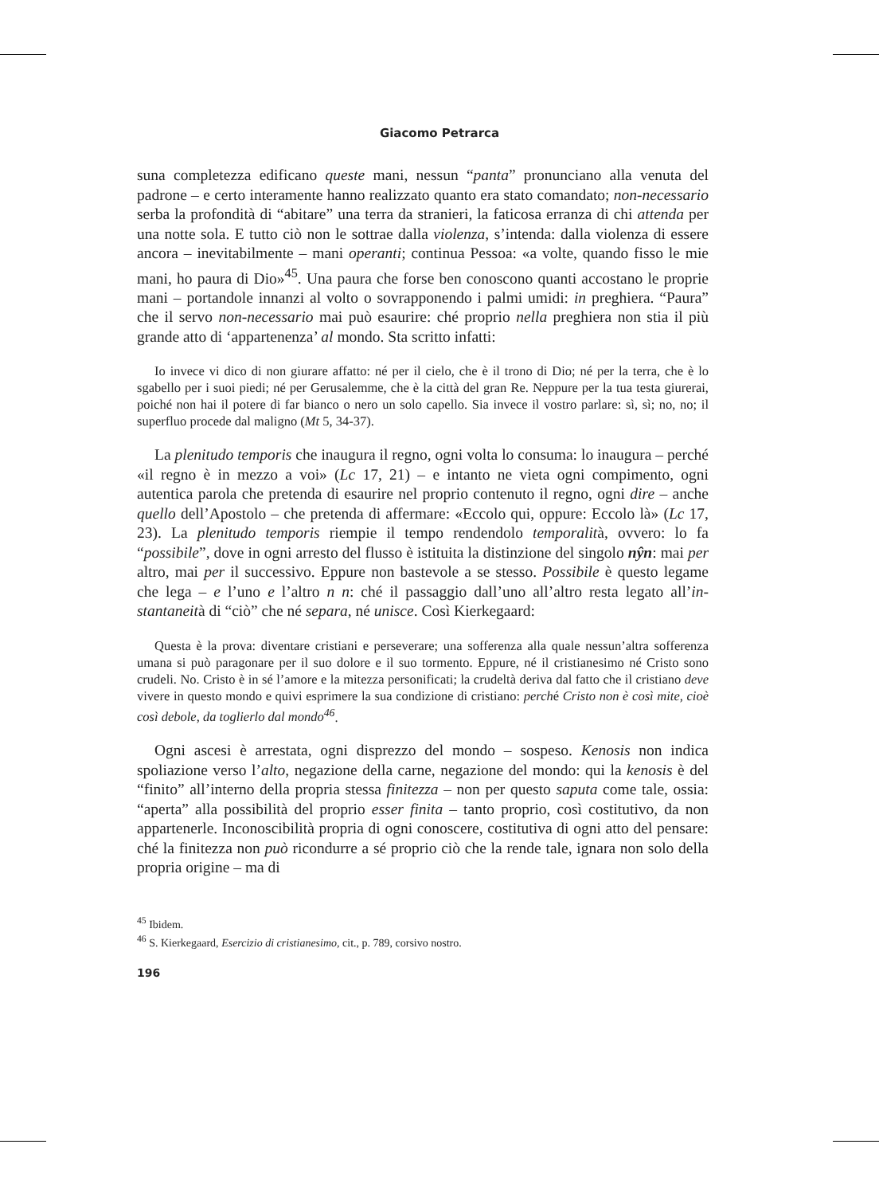Giacomo Petrarca
suna completezza edificano queste mani, nessun “panta” pronunciano alla venuta del padrone – e certo interamente hanno realizzato quanto era stato comandato; non-necessario serba la profondità di “abitare” una terra da stranieri, la faticosa erranza di chi attenda per una notte sola. E tutto ciò non le sottrae dalla violenza, s’intenda: dalla violenza di essere ancora – inevitabilmente – mani operanti; continua Pessoa: «a volte, quando fisso le mie mani, ho paura di Dio»<sup>45</sup>. Una paura che forse ben conoscono quanti accostano le proprie mani – portandole innanzi al volto o sovrapponendo i palmi umidi: in preghiera. “Paura” che il servo non-necessario mai può esaurire: ché proprio nella preghiera non stia il più grande atto di ‘appartenenza’ al mondo. Sta scritto infatti:
Io invece vi dico di non giurare affatto: né per il cielo, che è il trono di Dio; né per la terra, che è lo sgabello per i suoi piedi; né per Gerusalemme, che è la città del gran Re. Neppure per la tua testa giurerai, poiché non hai il potere di far bianco o nero un solo capello. Sia invece il vostro parlare: sì, sì; no, no; il superfluo procede dal maligno (Mt 5, 34-37).
La plenitudo temporis che inaugura il regno, ogni volta lo consuma: lo inaugura – perché «il regno è in mezzo a voi» (Lc 17, 21) – e intanto ne vieta ogni compimento, ogni autentica parola che pretenda di esaurire nel proprio contenuto il regno, ogni dire – anche quello dell’Apostolo – che pretenda di affermare: «Eccolo qui, oppure: Eccolo là» (Lc 17, 23). La plenitudo temporis riempie il tempo rendendolo temporalità, ovvero: lo fa “possibile”, dove in ogni arresto del flusso è istituita la distinzione del singolo nŷn: mai per altro, mai per il successivo. Eppure non bastevole a se stesso. Possibile è questo legame che lega – e l’uno e l’altro n n: ché il passaggio dall’uno all’altro resta legato all’in-stantaneità di “ciò” che né separa, né unisce. Così Kierkegaard:
Questa è la prova: diventare cristiani e perseverare; una sofferenza alla quale nessun’altra sofferenza umana si può paragonare per il suo dolore e il suo tormento. Eppure, né il cristianesimo né Cristo sono crudeli. No. Cristo è in sé l’amore e la mitezza personificati; la crudeltà deriva dal fatto che il cristiano deve vivere in questo mondo e quivi esprimere la sua condizione di cristiano: perché Cristo non è così mite, cioè così debole, da toglierlo dal mondo<sup>46</sup>.
Ogni ascesi è arrestata, ogni disprezzo del mondo – sospeso. Kenosis non indica spoliazione verso l’alto, negazione della carne, negazione del mondo: qui la kenosis è del “finito” all’interno della propria stessa finitezza – non per questo saputa come tale, ossia: “aperta” alla possibilità del proprio esser finita – tanto proprio, così costitutivo, da non appartenerle. Inconoscibilità propria di ogni conoscere, costitutiva di ogni atto del pensare: ché la finitezza non può ricondurre a sé proprio ciò che la rende tale, ignara non solo della propria origine – ma di
<sup>45</sup> Ibidem.
<sup>46</sup> S. Kierkegaard, Esercizio di cristianesimo, cit., p. 789, corsivo nostro.
196